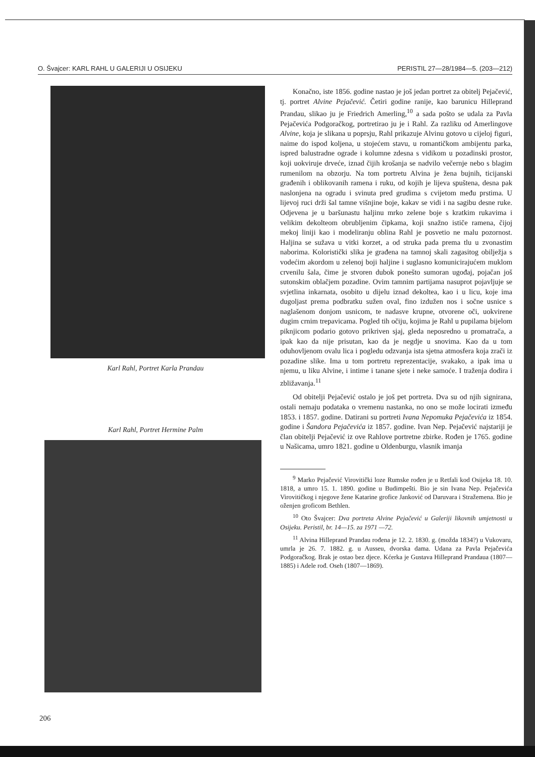O. Švajcer: KARL RAHL U GALERIJI U OSIJEKU PERISTIL 27—28/1984—5. (203—212)
Karl Rahl, Portret Karla Prandau
Karl Rahl, Portret Hermine Palm
Konačno, iste 1856. godine nastao je još jedan portret za obitelj Pejačević, tj. portret Alvine Pejačević. Četiri godine ranije, kao barunicu Hilleprand Prandau, slikao ju je Friedrich Amerling,<sup>10</sup> a sada pošto se udala za Pavla Pejačevića Podgoračkog, portretirao ju je i Rahl. Za razliku od Amerlingove Alvine, koja je slikana u poprsju, Rahl prikazuje Alvinu gotovo u cijeloj figuri, naime do ispod koljena, u stojećem stavu, u romantičkom ambijentu parka, ispred balustradne ograde i kolumne zdesna s vidikom u pozadinski prostor, koji uokviruje drveće, iznad čijih krošanja se nadvilo večernje nebo s blagim rumenilom na obzorju. Na tom portretu Alvina je žena bujnih, ticijanski građenih i oblikovanih ramena i ruku, od kojih je lijeva spuštena, desna pak naslonjena na ogradu i svinuta pred grudima s cvijetom među prstima. U lijevoj ruci drži šal tamne višnjine boje, kakav se vidi i na sagibu desne ruke. Odjevena je u baršunastu haljinu mrko zelene boje s kratkim rukavima i velikim dekolteom obrubljenim čipkama, koji snažno ističe ramena, čijoj mekoj liniji kao i modeliranju oblina Rahl je posvetio ne malu pozornost. Haljina se sužava u vitki korzet, a od struka pada prema tlu u zvonastim naborima. Koloristički slika je građena na tamnoj skali zagasitog obilježja s vodećim akordom u zelenoj boji haljine i suglasno komunicirajućem muklom crvenilu šala, čime je stvoren dubok ponešto sumoran ugođaj, pojačan još sutonskim oblačjem pozadine. Ovim tamnim partijama nasuprot pojavljuje se svjetlina inkarnata, osobito u dijelu iznad dekoltea, kao i u licu, koje ima dugoljast prema podbratku sužen oval, fino izdužen nos i sočne usnice s naglašenom donjom usnicom, te nadasve krupne, otvorene oči, uokvirene dugim crnim trepavicama. Pogled tih očiju, kojima je Rahl u pupilama bijelom piknjicom podario gotovo prikriven sjaj, gleda neposredno u promatrača, a ipak kao da nije prisutan, kao da je negdje u snovima. Kao da u tom oduhovljenom ovalu lica i pogledu odzvanja ista sjetna atmosfera koja zrači iz pozadine slike. Ima u tom portretu reprezentacije, svakako, a ipak ima u njemu, u liku Alvine, i intime i tanane sjete i neke samoće. I traženja dodira i zbližavanja.<sup>11</sup>
Od obitelji Pejačević ostalo je još pet portreta. Dva su od njih signirana, ostali nemaju podataka o vremenu nastanka, no ono se može locirati između 1853. i 1857. godine. Datirani su portreti Ivana Nepomuka Pejačevića iz 1854. godine i Šandora Pejačevića iz 1857. godine. Ivan Nep. Pejačević najstariji je član obitelji Pejačević iz ove Rahlove portretne zbirke. Rođen je 1765. godine u Našicama, umro 1821. godine u Oldenburgu, vlasnik imanja
<sup>9</sup> Marko Pejačević Virovitički loze Rumske rođen je u Retfali kod Osijeka 18. 10. 1818, a umro 15. 1. 1890. godine u Budimpešti. Bio je sin Ivana Nep. Pejačevića Virovitičkog i njegove žene Katarine grofice Janković od Daruvara i Stražemena. Bio je oženjen groficom Bethlen.
<sup>10</sup> Oto Švajcer: Dva portreta Alvine Pejačević u Galeriji likovnih umjetnosti u Osijeku. Peristil, br. 14—15. za 1971 —72.
<sup>11</sup> Alvina Hilleprand Prandau rođena je 12. 2. 1830. g. (možda 1834?) u Vukovaru, umrla je 26. 7. 1882. g. u Ausseu, dvorska dama. Udana za Pavla Pejačevića Podgoračkog. Brak je ostao bez djece. Kćerka je Gustava Hilleprand Prandaua (1807—1885) i Adele rođ. Oseh (1807—1869).
206